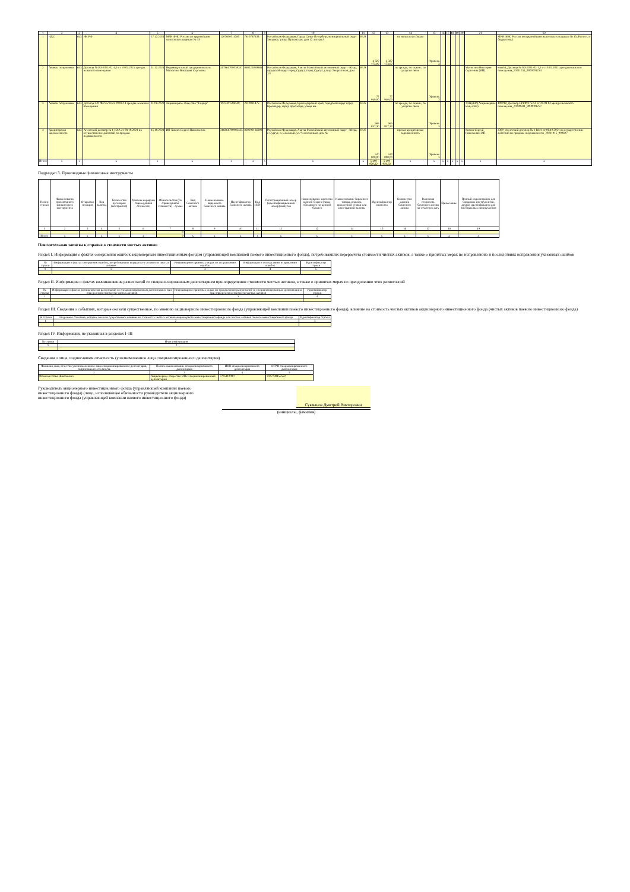| 1 | 2 | 3 | 4 | 5 | 6 | 7 | 8 | 9 | 10 | 11 | 12 | 13 | 14 | 15 | 16 | 17 | 18 | 19 | 20 | 21 | 22 |
| 1 | НДС | 643 | НК РФ | 27.12.2021 | МРИ ФНС России по крупнейшим налогоплательщикам № 13 | 1207800011385 | 7810787156 | | Российская Федерация, Город Санкт-Петербург, муниципальный округ Звездное, улица Пулковская, дом 12 литера А | RUS | 4 327 173,02 | 4 327 173,02 | по налогам и сборам | Уровень 3 | | | | | | | МРИ ФНС России по крупнейшим налогоплательщикам № 13_Расчеты с бюджетом_1 |
| 2 | Авансы полученные | 643 | Договор № ВЗ-2021-02-1,3 от 10.02.2021 аренды нежилого помещения | 31.12.2021 | Индивидуальный предприниматель Масюгина Виктория Сергеевна | 317861700059357 | 860223039883 | | Российская Федерация, Ханты-Мансийский автономный округ - Югра, городской округ город Сургут, город Сургут, улица Энергетиков, дом 1/1 | RUS | 77 940,00 | 77 940,00 | по аренде, по охране, по услугам связи | Уровень 3 | | | | | | Масюгина Виктория Сергеевна (ИП) | юкн54_Договор № ВЗ-2021-02-1,3 от 10.02.2021 аренды нежилого помещения_20211231_9000001234 |
| 3 | Авансы полученные | 643 | Договор СРГФ/275/14 от 29.08.14 аренды нежилого помещения | 31.08.2029 | Акционерное общество "Тандер" | 1022301598549 | 2310031475 | | Российская Федерация, Краснодарский край, городской округ город Краснодар, город Краснодар, улица им. | RUS | 565 837,30 | 565 837,30 | по аренде, по охране, по услугам связи | Уровень 3 | | | | | | ТАНДЕР (Акционерное общество) | 400018_Договор СРГФ/275/14 от 29.08.14 аренды нежилого помещения_20290831_9000001277 |
| 4 | Кредиторская задолженность | 643 | Агентский договор № 1-Ю/А от 08.10.2021 на осуществление действий по продаже недвижимости | 15.10.2021 | ИП Химич Сергей Николаевич | 316861700093435 | 860202136808 | | Российская Федерация, Ханты-Мансийский автономный округ - Югра, г. Сургут, п. Снежный, ул. Челюскинцев, дом № | RUS | 520 000,00 | 520 000,00 | прочая кредиторская задолженность | Уровень 3 | | | | | | Химич Сергей Николаевич ИП | 2300_Агентский договор № 1-Ю/А от 08.10.2021 на осуществление действий по продаже недвижимости_20211015_900607 |
| Итого | x | x | x | x | x | x | x | x | x | x | 5 490 950,32 | 5 490 950,32 | x | x | x | x | x | x | x | x | x |
Подраздел 3. Производные финансовые инструменты
| Номер строки | Наименование производного финансового инструмента | Открытая позиция | Код валюты | Количество договоров (контрактов) | Уровень иерархии справедливой стоимости | Обязательства (по справедливой стоимости) - сумма | Вид базисного актива | Наименование вида иного базисного актива | Идентификатор базисного актива | Код ISIN | Регистрационный номер (идентификационный номер) выпуска | Наименование эмитента ценной бумаги (лица, обязанного по ценной бумаге) | Наименование биржевого товара, индекса, процентной ставки или иностранной валюты | Идентификатор эмитента | Количество единиц базисного актива | Рыночная стоимость базисного актива на отчетную дату | Примечание | Полный код контракта для биржевых инструментов, другой идентификатор для внебиржевых инструментов |
| --- | --- | --- | --- | --- | --- | --- | --- | --- | --- | --- | --- | --- | --- | --- | --- | --- | --- | --- |
| 1 | 2 | 3 | 4 | 5 | 6 | 7 | 8 | 9 | 10 | 11 | 12 | 13 | 14 | 15 | 16 | 17 | 18 | 19 |
| | | | | | | 0 | | | | | | | | | | | | |
| Итого | x | x | x | x | x | 0 | x | x | x | x | x | x | x | x | x | x | x | x |
Пояснительная записка к справке о стоимости чистых активов
Раздел I. Информация о фактах совершения ошибок акционерным инвестиционным фондом (управляющей компанией паевого инвестиционного фонда), потребовавших перерасчета стоимости чистых активов, а также о принятых мерах по исправлению и последствиях исправления указанных ошибок
| № строки | Информация о фактах совершения ошибок, потребовавших перерасчета стоимости чистых активов | Информация о принятых мерах по исправлению ошибок | Информация о последствиях исправления ошибок | Идентификатор строки |
| --- | --- | --- | --- | --- |
| 1 | 2 | 3 | 4 | 5 |
Раздел II. Информация о фактах возникновения разногласий со специализированным депозитарием при определении стоимости чистых активов, а также о принятых мерах по преодолению этих разногласий
| № строки | Информация о фактах возникновения разногласий со специализированным депозитарием при определении стоимости чистых активов | Информация о принятых мерах по преодолению разногласий со специализированным депозитарием при определении стоимости чистых активов | Идентификатор строки |
| --- | --- | --- | --- |
| 1 | 2 | 3 | 4 |
Раздел III. Сведения о событиях, которые оказали существенное, по мнению акционерного инвестиционного фонда (управляющей компании паевого инвестиционного фонда), влияние на стоимость чистых активов акционерного инвестиционного фонда (чистых активов паевого инвестиционного фонда)
| № строки | Сведения о событиях, которые оказали существенное влияние на стоимость чистых активов акционерного инвестиционного фонда или чистых активов паевого инвестиционного фонда | Идентификатор строки |
| --- | --- | --- |
| 1 | 2 | 3 |
Раздел IV. Информация, не указанная в разделах I–III
| № строки | Иная информация |
| --- | --- |
| 1 | 2 |
Сведения о лице, подписавшем отчетность (уполномоченное лицо специализированного депозитария)
| Фамилия, имя, отчество уполномоченного лица специализированного депозитария, подписавшего отчетность | Полное наименование специализированного депозитария | ИНН специализированного депозитария | ОГРН специализированного депозитария |
| --- | --- | --- | --- |
| 2 | 3 | 4 | 5 |
| Фомичев Илья Николаевич | Акционерное общество ВТБ Специализированный депозитарий | 7705110090 | 1027739157522 |
Руководитель акционерного инвестиционного фонда (управляющей компании паевого инвестиционного фонда) (лицо, исполняющее обязанности руководителя акционерного инвестиционного фонда (управляющей компании паевого инвестиционного фонда)
Сукманов Дмитрий Викторович
(инициалы, фамилия)